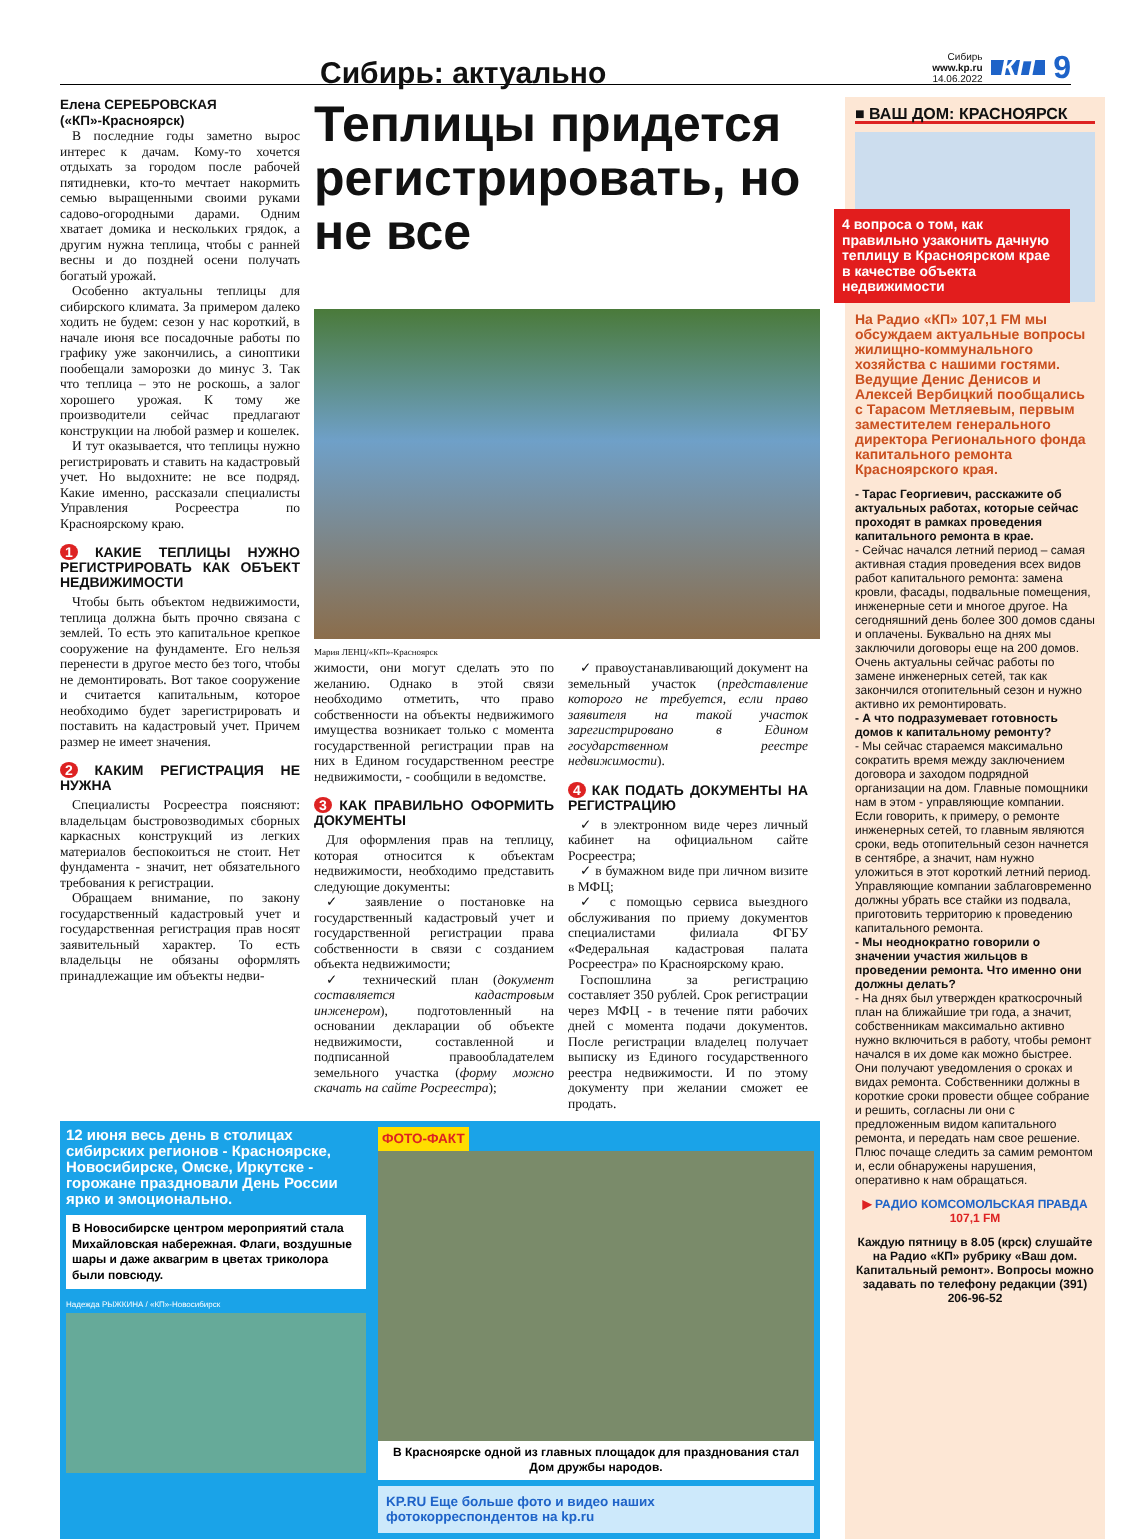Сибирь: актуально
Сибирь
www.kp.ru
14.06.2022
КП 9
Елена СЕРЕБРОВСКАЯ
(«КП»-Красноярск)
В последние годы заметно вырос интерес к дачам. Кому-то хочется отдыхать за городом после рабочей пятидневки, кто-то мечтает накормить семью выращенными своими руками садово-огородными дарами. Одним хватает домика и нескольких грядок, а другим нужна теплица, чтобы с ранней весны и до поздней осени получать богатый урожай.
Особенно актуальны теплицы для сибирского климата. За примером далеко ходить не будем: сезон у нас короткий, в начале июня все посадочные работы по графику уже закончились, а синоптики пообещали заморозки до минус 3. Так что теплица – это не роскошь, а залог хорошего урожая. К тому же производители сейчас предлагают конструкции на любой размер и кошелек.
И тут оказывается, что теплицы нужно регистрировать и ставить на кадастровый учет. Но выдохните: не все подряд. Какие именно, рассказали специалисты Управления Росреестра по Красноярскому краю.
1 КАКИЕ ТЕПЛИЦЫ НУЖНО РЕГИСТРИРОВАТЬ КАК ОБЪЕКТ НЕДВИЖИМОСТИ
Чтобы быть объектом недвижимости, теплица должна быть прочно связана с землей. То есть это капитальное крепкое сооружение на фундаменте. Его нельзя перенести в другое место без того, чтобы не демонтировать. Вот такое сооружение и считается капитальным, которое необходимо будет зарегистрировать и поставить на кадастровый учет. Причем размер не имеет значения.
2 КАКИМ РЕГИСТРАЦИЯ НЕ НУЖНА
Специалисты Росреестра поясняют: владельцам быстровозводимых сборных каркасных конструкций из легких материалов беспокоиться не стоит. Нет фундамента - значит, нет обязательного требования к регистрации.
Обращаем внимание, по закону государственный кадастровый учет и государственная регистрация прав носят заявительный характер. То есть владельцы не обязаны оформлять принадлежащие им объекты недви-
Теплицы придется регистрировать, но не все
4 вопроса о том, как правильно узаконить дачную теплицу в Красноярском крае в качестве объекта недвижимости
Мария ЛЕНЦ/«КП»-Красноярск
жимости, они могут сделать это по желанию. Однако в этой связи необходимо отметить, что право собственности на объекты недвижимого имущества возникает только с момента государственной регистрации прав на них в Едином государственном реестре недвижимости, - сообщили в ведомстве.
3 КАК ПРАВИЛЬНО ОФОРМИТЬ ДОКУМЕНТЫ
Для оформления прав на теплицу, которая относится к объектам недвижимости, необходимо представить следующие документы:
✓ заявление о постановке на государственный кадастровый учет и государственной регистрации права собственности в связи с созданием объекта недвижимости;
✓ технический план (документ составляется кадастровым инженером), подготовленный на основании декларации об объекте недвижимости, составленной и подписанной правообладателем земельного участка (форму можно скачать на сайте Росреестра);
✓ правоустанавливающий документ на земельный участок (представление которого не требуется, если право заявителя на такой участок зарегистрировано в Едином государственном реестре недвижимости).
4 КАК ПОДАТЬ ДОКУМЕНТЫ НА РЕГИСТРАЦИЮ
✓ в электронном виде через личный кабинет на официальном сайте Росреестра;
✓ в бумажном виде при личном визите в МФЦ;
✓ с помощью сервиса выездного обслуживания по приему документов специалистами филиала ФГБУ «Федеральная кадастровая палата Росреестра» по Красноярскому краю.
Госпошлина за регистрацию составляет 350 рублей. Срок регистрации через МФЦ - в течение пяти рабочих дней с момента подачи документов. После регистрации владелец получает выписку из Единого государственного реестра недвижимости. И по этому документу при желании сможет ее продать.
12 июня весь день в столицах сибирских регионов - Красноярске, Новосибирске, Омске, Иркутске - горожане праздновали День России ярко и эмоционально.
В Новосибирске центром мероприятий стала Михайловская набережная. Флаги, воздушные шары и даже аквагрим в цветах триколора были повсюду.
Надежда РЫЖКИНА / «КП»-Новосибирск
ФОТО-ФАКТ
В Красноярске одной из главных площадок для празднования стал Дом дружбы народов.
KP.RU Еще больше фото и видео наших фотокорреспондентов на kp.ru
■ ВАШ ДОМ: КРАСНОЯРСК
На Радио «КП» 107,1 FM мы обсуждаем актуальные вопросы жилищно-коммунального хозяйства с нашими гостями. Ведущие Денис Денисов и Алексей Вербицкий пообщались с Тарасом Метляевым, первым заместителем генерального директора Регионального фонда капитального ремонта Красноярского края.
- Тарас Георгиевич, расскажите об актуальных работах, которые сейчас проходят в рамках проведения капитального ремонта в крае.
- Сейчас начался летний период – самая активная стадия проведения всех видов работ капитального ремонта: замена кровли, фасады, подвальные помещения, инженерные сети и многое другое. На сегодняшний день более 300 домов сданы и оплачены. Буквально на днях мы заключили договоры еще на 200 домов. Очень актуальны сейчас работы по замене инженерных сетей, так как закончился отопительный сезон и нужно активно их ремонтировать.
- А что подразумевает готовность домов к капитальному ремонту?
- Мы сейчас стараемся максимально сократить время между заключением договора и заходом подрядной организации на дом. Главные помощники нам в этом - управляющие компании. Если говорить, к примеру, о ремонте инженерных сетей, то главным являются сроки, ведь отопительный сезон начнется в сентябре, а значит, нам нужно уложиться в этот короткий летний период. Управляющие компании заблаговременно должны убрать все стайки из подвала, приготовить территорию к проведению капитального ремонта.
- Мы неоднократно говорили о значении участия жильцов в проведении ремонта. Что именно они должны делать?
- На днях был утвержден краткосрочный план на ближайшие три года, а значит, собственникам максимально активно нужно включиться в работу, чтобы ремонт начался в их доме как можно быстрее. Они получают уведомления о сроках и видах ремонта. Собственники должны в короткие сроки провести общее собрание и решить, согласны ли они с предложенным видом капитального ремонта, и передать нам свое решение. Плюс почаще следить за самим ремонтом и, если обнаружены нарушения, оперативно к нам обращаться.
▶ РАДИО КОМСОМОЛЬСКАЯ ПРАВДА 107,1 FM
Каждую пятницу в 8.05 (крск) слушайте на Радио «КП» рубрику «Ваш дом. Капитальный ремонт». Вопросы можно задавать по телефону редакции (391) 206-96-52